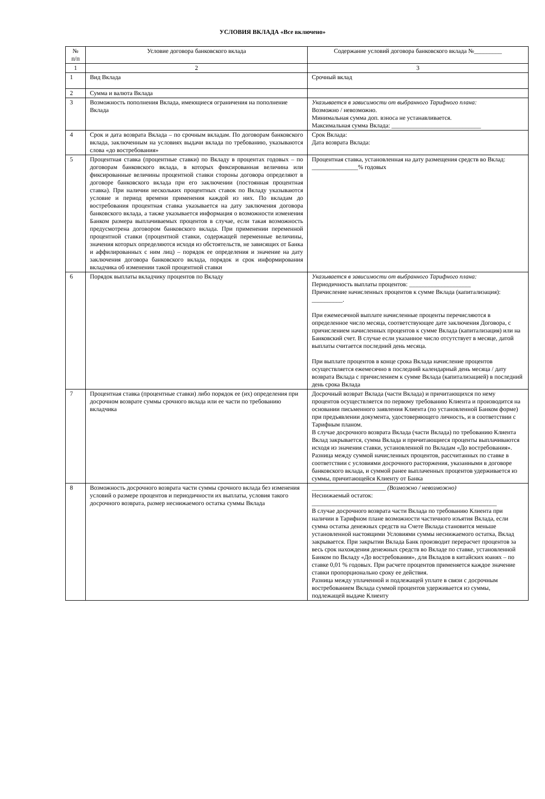УСЛОВИЯ ВКЛАДА «Все включено»
| № п/п | Условие договора банковского вклада | Содержание условий договора банковского вклада №_________ |
| --- | --- | --- |
| 1 | 2 | 3 |
| 1 | Вид Вклада | Срочный вклад |
| 2 | Сумма и валюта Вклада | |
| 3 | Возможность пополнения Вклада, имеющиеся ограничения на пополнение Вклада | Указывается в зависимости от выбранного Тарифного плана: Возможно / невозможно. Минимальная сумма доп. взноса не устанавливается. Максимальная сумма Вклада: _____________________________ |
| 4 | Срок и дата возврата Вклада – по срочным вкладам. По договорам банковского вклада, заключенным на условиях выдачи вклада по требованию, указываются слова «до востребования» | Срок Вклада: Дата возврата Вклада: |
| 5 | Процентная ставка (процентные ставки) по Вкладу в процентах годовых – по договорам банковского вклада, в которых фиксированная величина или фиксированные величины процентной ставки стороны договора определяют в договоре банковского вклада при его заключении (постоянная процентная ставка). При наличии нескольких процентных ставок по Вкладу указываются условие и период времени применения каждой из них. По вкладам до востребования процентная ставка указывается на дату заключения договора банковского вклада, а также указывается информация о возможности изменения Банком размера выплачиваемых процентов в случае, если такая возможность предусмотрена договором банковского вклада. При применении переменной процентной ставки (процентной ставки, содержащей переменные величины, значения которых определяются исходя из обстоятельств, не зависящих от Банка и аффилированных с ним лиц) – порядок ее определения и значение на дату заключения договора банковского вклада, порядок и срок информирования вкладчика об изменении такой процентной ставки | Процентная ставка, установленная на дату размещения средств во Вклад: _______________% годовых |
| 6 | Порядок выплаты вкладчику процентов по Вкладу | Указывается в зависимости от выбранного Тарифного плана: Периодичность выплаты процентов: ____________________ Причисление начисленных процентов к сумме Вклада (капитализация): __________. При ежемесячной выплате начисленные проценты перечисляются в определенное число месяца, соответствующее дате заключения Договора, с причислением начисленных процентов к сумме Вклада (капитализация) или на Банковский счет. В случае если указанное число отсутствует в месяце, датой выплаты считается последний день месяца. При выплате процентов в конце срока Вклада начисление процентов осуществляется ежемесячно в последний календарный день месяца / дату возврата Вклада с причислением к сумме Вклада (капитализацией) в последний день срока Вклада |
| 7 | Процентная ставка (процентные ставки) либо порядок ее (их) определения при досрочном возврате суммы срочного вклада или ее части по требованию вкладчика | Досрочный возврат Вклада (части Вклада) и причитающихся по нему процентов осуществляется по первому требованию Клиента и производится на основании письменного заявления Клиента (по установленной Банком форме) при предъявлении документа, удостоверяющего личность, и в соответствии с Тарифным планом. В случае досрочного возврата Вклада (части Вклада) по требованию Клиента Вклад закрывается, сумма Вклада и причитающиеся проценты выплачиваются исходя из значения ставки, установленной по Вкладам «До востребования». Разница между суммой начисленных процентов, рассчитанных по ставке в соответствии с условиями досрочного расторжения, указанными в договоре банковского вклада, и суммой ранее выплаченных процентов удерживается из суммы, причитающейся Клиенту от Банка |
| 8 | Возможность досрочного возврата части суммы срочного вклада без изменения условий о размере процентов и периодичности их выплаты, условия такого досрочного возврата, размер неснижаемого остатка суммы Вклада | ________________________ (Возможно / невозможно) Неснижаемый остаток: ____________________________________________________________ В случае досрочного возврата части Вклада по требованию Клиента при наличии в Тарифном плане возможности частичного изъятия Вклада, если сумма остатка денежных средств на Счете Вклада становится меньше установленной настоящими Условиями суммы неснижаемого остатка, Вклад закрывается. При закрытии Вклада Банк производит перерасчет процентов за весь срок нахождения денежных средств во Вкладе по ставке, установленной Банком по Вкладу «До востребования», для Вкладов в китайских юанях – по ставке 0,01 % годовых. При расчете процентов применяется каждое значение ставки пропорционально сроку ее действия. Разница между уплаченной и подлежащей уплате в связи с досрочным востребованием Вклада суммой процентов удерживается из суммы, подлежащей выдаче Клиенту |